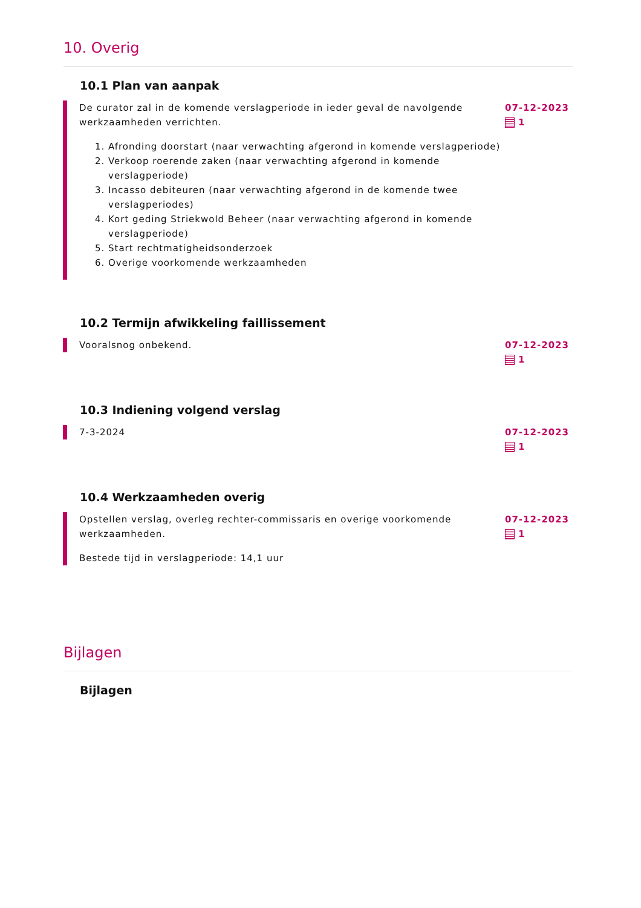10. Overig
10.1 Plan van aanpak
De curator zal in de komende verslagperiode in ieder geval de navolgende werkzaamheden verrichten.
1. Afronding doorstart (naar verwachting afgerond in komende verslagperiode)
2. Verkoop roerende zaken (naar verwachting afgerond in komende verslagperiode)
3. Incasso debiteuren (naar verwachting afgerond in de komende twee verslagperiodes)
4. Kort geding Striekwold Beheer (naar verwachting afgerond in komende verslagperiode)
5. Start rechtmatigheidsonderzoek
6. Overige voorkomende werkzaamheden
07-12-2023
1
10.2 Termijn afwikkeling faillissement
Vooralsnog onbekend. 07-12-2023
1
10.3 Indiening volgend verslag
7-3-2024 07-12-2023
1
10.4 Werkzaamheden overig
Opstellen verslag, overleg rechter-commissaris en overige voorkomende werkzaamheden.
Bestede tijd in verslagperiode: 14,1 uur
07-12-2023
1
Bijlagen
Bijlagen